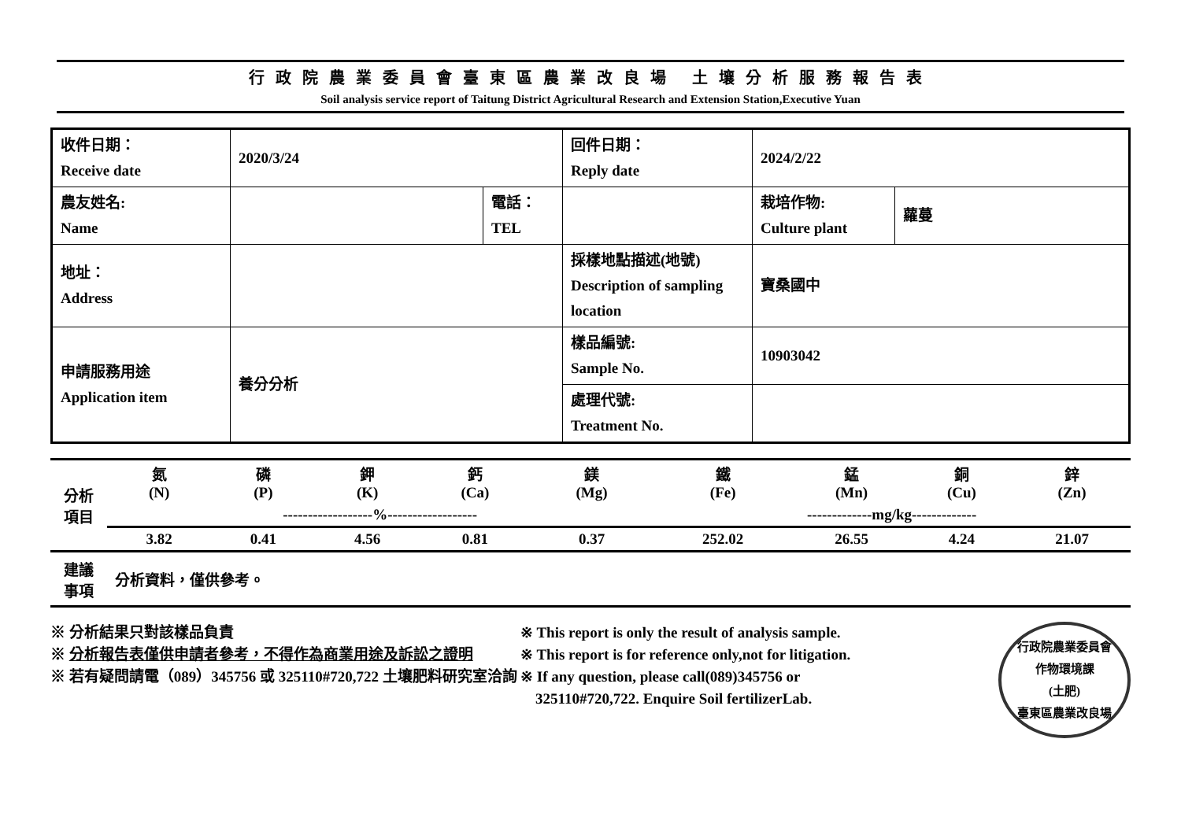行政院農業委員會臺東區農業改良場 土壤分析服務報告表
Soil analysis service report of Taitung District Agricultural Research and Extension Station,Executive Yuan
| 收件日期： Receive date | 2020/3/24 | | 回件日期： Reply date | 2024/2/22 | |
| 農友姓名: Name | | 電話： TEL | | 栽培作物: Culture plant | 蘿蔓 |
| 地址： Address | | | 採樣地點描述(地號) Description of sampling location | 寶桑國中 | |
| 申請服務用途 Application item | 養分分析 | | 樣品編號: Sample No. | 10903042 | |
| | | | 處理代號: Treatment No. | | |
| 分析 項目 | 氮 (N) | 磷 (P) | 鉀 (K) | 鈣 (Ca) | 鎂 (Mg) | 鐵 (Fe) | 錳 (Mn) | 銅 (Cu) | 鋅 (Zn) |
| | ------------------%------------------ | | | | | -------------mg/kg------------- | | | |
| | 3.82 | 0.41 | 4.56 | 0.81 | 0.37 | 252.02 | 26.55 | 4.24 | 21.07 |
| 建議 事項 | 分析資料，僅供參考。 | | | | | | | | |
※ 分析結果只對該樣品負責
※ 分析報告表僅供申請者參考，不得作為商業用途及訴訟之證明
※ 若有疑問請電（089）345756 或 325110#720,722 土壤肥料研究室洽詢
※ This report is only the result of analysis sample.
※ This report is for reference only,not for litigation.
※ If any question, please call(089)345756 or
325110#720,722. Enquire Soil fertilizerLab.
行政院農業委員會
作物環境課
(土肥)
臺東區農業改良場